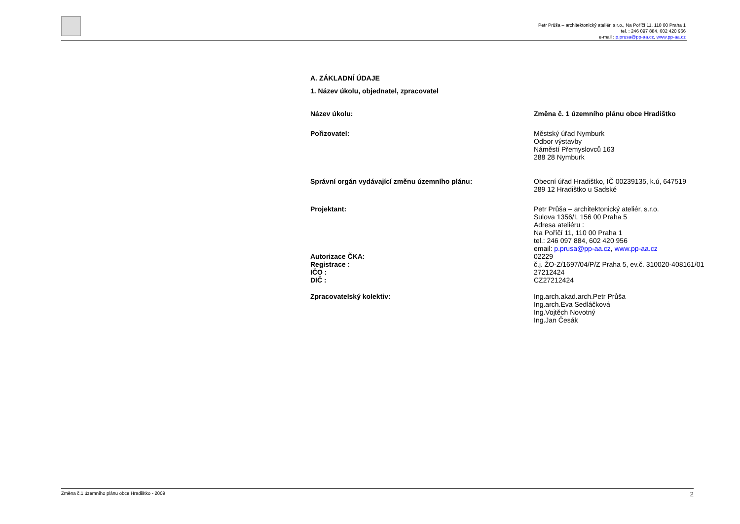Petr Průša – architektonický ateliér, s.r.o., Na Poříčí 11, 110 00 Praha 1
tel. : 246 097 884, 602 420 956
e-mail : p.prusa@pp-aa.cz, www.pp-aa.cz
A. ZÁKLADNÍ ÚDAJE
1. Název úkolu, objednatel, zpracovatel
Název úkolu: Změna č. 1 územního plánu obce Hradištko
Pořizovatel: Městský úřad Nymburk
Odbor výstavby
Náměstí Přemyslovců 163
288 28 Nymburk
Správní orgán vydávající změnu územního plánu: Obecní úřad Hradištko, IČ 00239135, k.ú, 647519
289 12 Hradištko u Sadské
Projektant: Petr Průša – architektonický ateliér, s.r.o.
Sulova 1356/I, 156 00 Praha 5
Adresa ateliéru :
Na Poříčí 11, 110 00 Praha 1
tel.: 246 097 884, 602 420 956
email: p.prusa@pp-aa.cz, www.pp-aa.cz
Autorizace ČKA: 02229
Registrace : č.j. ŽO-Z/1697/04/P/Z Praha 5, ev.č. 310020-408161/01
IČO : 27212424
DIČ : CZ27212424
Zpracovatelský kolektiv: Ing.arch.akad.arch.Petr Průša
Ing.arch.Eva Sedláčková
Ing.Vojtěch Novotný
Ing.Jan Česák
Změna č.1 územního plánu obce Hradištko - 2009 2